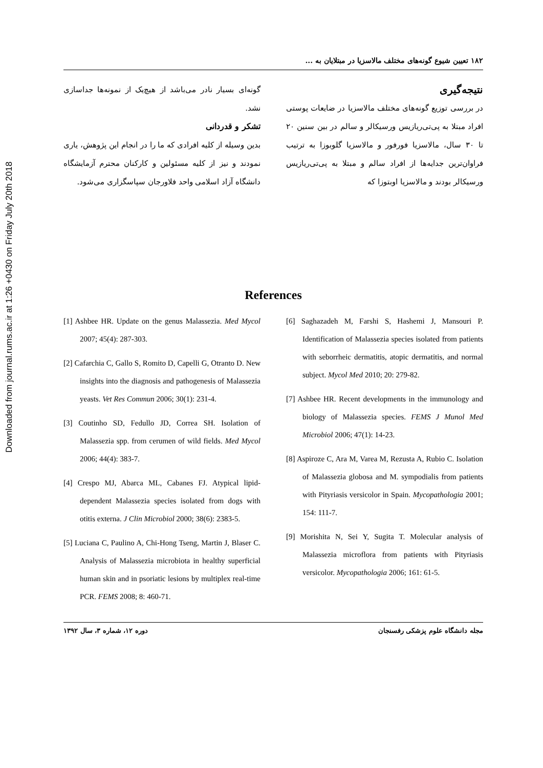Downloaded from journal.rums.ac.ir at 1:26 +0430 on Friday July 20th 2018
۱۸۲ تعیین شیوع گونه‌های مختلف مالاسزیا در مبتلایان به ...
نتیجه‌گیری
در بررسی توزیع گونه‌های مختلف مالاسزیا در ضایعات پوستی افراد مبتلا به پی‌تی‌ریازیس ورسیکالر و سالم در بین سنین ۲۰ تا ۳۰ سال، مالاسزیا فورفور و مالاسزیا گلوبوزا به ترتیب فراوان‌ترین جدایه‌ها از افراد سالم و مبتلا به پی‌تی‌ریازیس ورسیکالر بودند و مالاسزیا اوبتوزا که
گونه‌ای بسیار نادر می‌باشد از هیچ‌یک از نمونه‌ها جداسازی نشد.
تشکر و قدردانی
بدین وسیله از کلیه افرادی که ما را در انجام این پژوهش، یاری نمودند و نیز از کلیه مسئولین و کارکنان محترم آزمایشگاه دانشگاه آزاد اسلامی واحد فلاورجان سپاسگزاری می‌شود.
References
[1] Ashbee HR. Update on the genus Malassezia. Med Mycol 2007; 45(4): 287-303.
[2] Cafarchia C, Gallo S, Romito D, Capelli G, Otranto D. New insights into the diagnosis and pathogenesis of Malassezia yeasts. Vet Res Commun 2006; 30(1): 231-4.
[3] Coutinho SD, Fedullo JD, Correa SH. Isolation of Malassezia spp. from cerumen of wild fields. Med Mycol 2006; 44(4): 383-7.
[4] Crespo MJ, Abarca ML, Cabanes FJ. Atypical lipid-dependent Malassezia species isolated from dogs with otitis externa. J Clin Microbiol 2000; 38(6): 2383-5.
[5] Luciana C, Paulino A, Chi-Hong Tseng, Martin J, Blaser C. Analysis of Malassezia microbiota in healthy superficial human skin and in psoriatic lesions by multiplex real-time PCR. FEMS 2008; 8: 460-71.
[6] Saghazadeh M, Farshi S, Hashemi J, Mansouri P. Identification of Malassezia species isolated from patients with seborrheic dermatitis, atopic dermatitis, and normal subject. Mycol Med 2010; 20: 279-82.
[7] Ashbee HR. Recent developments in the immunology and biology of Malassezia species. FEMS J Munol Med Microbiol 2006; 47(1): 14-23.
[8] Aspiroze C, Ara M, Varea M, Rezusta A, Rubio C. Isolation of Malassezia globosa and M. sympodialis from patients with Pityriasis versicolor in Spain. Mycopathologia 2001; 154: 111-7.
[9] Morishita N, Sei Y, Sugita T. Molecular analysis of Malassezia microflora from patients with Pityriasis versicolor. Mycopathologia 2006; 161: 61-5.
مجله دانشگاه علوم پزشکی رفسنجان دوره ۱۲، شماره ۳، سال ۱۳۹۲